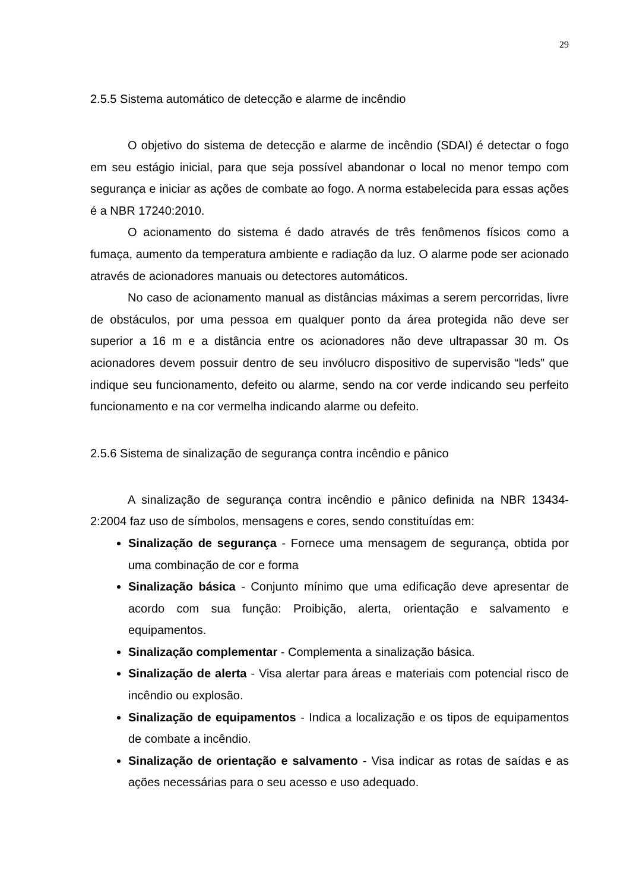29
2.5.5 Sistema automático de detecção e alarme de incêndio
O objetivo do sistema de detecção e alarme de incêndio (SDAI) é detectar o fogo em seu estágio inicial, para que seja possível abandonar o local no menor tempo com segurança e iniciar as ações de combate ao fogo. A norma estabelecida para essas ações é a NBR 17240:2010.
O acionamento do sistema é dado através de três fenômenos físicos como a fumaça, aumento da temperatura ambiente e radiação da luz. O alarme pode ser acionado através de acionadores manuais ou detectores automáticos.
No caso de acionamento manual as distâncias máximas a serem percorridas, livre de obstáculos, por uma pessoa em qualquer ponto da área protegida não deve ser superior a 16 m e a distância entre os acionadores não deve ultrapassar 30 m. Os acionadores devem possuir dentro de seu invólucro dispositivo de supervisão “leds” que indique seu funcionamento, defeito ou alarme, sendo na cor verde indicando seu perfeito funcionamento e na cor vermelha indicando alarme ou defeito.
2.5.6 Sistema de sinalização de segurança contra incêndio e pânico
A sinalização de segurança contra incêndio e pânico definida na NBR 13434-2:2004 faz uso de símbolos, mensagens e cores, sendo constituídas em:
Sinalização de segurança - Fornece uma mensagem de segurança, obtida por uma combinação de cor e forma
Sinalização básica - Conjunto mínimo que uma edificação deve apresentar de acordo com sua função: Proibição, alerta, orientação e salvamento e equipamentos.
Sinalização complementar - Complementa a sinalização básica.
Sinalização de alerta - Visa alertar para áreas e materiais com potencial risco de incêndio ou explosão.
Sinalização de equipamentos - Indica a localização e os tipos de equipamentos de combate a incêndio.
Sinalização de orientação e salvamento - Visa indicar as rotas de saídas e as ações necessárias para o seu acesso e uso adequado.